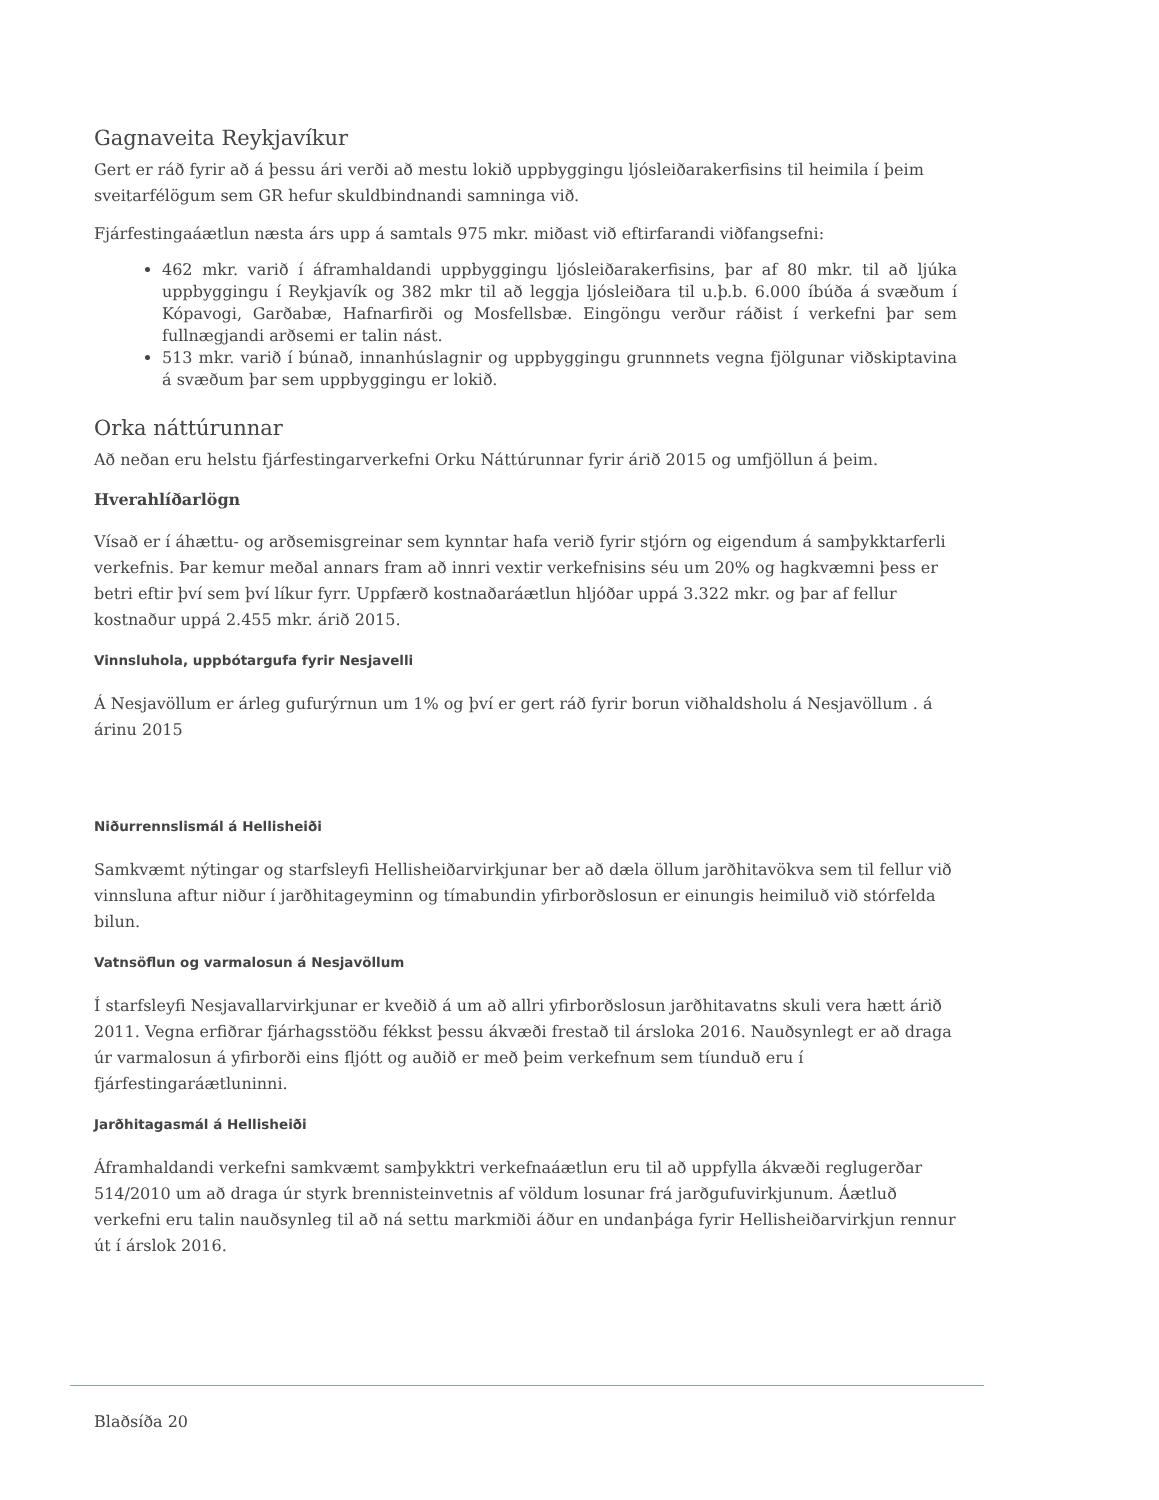Gagnaveita Reykjavíkur
Gert er ráð fyrir að á þessu ári verði að mestu lokið uppbyggingu ljósleiðarakerfisins til heimila í þeim sveitarfélögum sem GR hefur skuldbindnandi samninga við.
Fjárfestingaáætlun næsta árs upp á samtals 975 mkr. miðast við eftirfarandi viðfangsefni:
462 mkr. varið í áframhaldandi uppbyggingu ljósleiðarakerfisins, þar af 80 mkr. til að ljúka uppbyggingu í Reykjavík og 382 mkr til að leggja ljósleiðara til u.þ.b. 6.000 íbúða á svæðum í Kópavogi, Garðabæ, Hafnarfirði og Mosfellsbæ. Eingöngu verður ráðist í verkefni þar sem fullnægjandi arðsemi er talin nást.
513 mkr. varið í búnað, innanhúslagnir og uppbyggingu grunnnets vegna fjölgunar viðskiptavina á svæðum þar sem uppbyggingu er lokið.
Orka náttúrunnar
Að neðan eru helstu fjárfestingarverkefni Orku Náttúrunnar fyrir árið 2015 og umfjöllun á þeim.
Hverahlíðarlögn
Vísað er í áhættu- og arðsemisgreinar sem kynntar hafa verið fyrir stjórn og eigendum á samþykktarferli verkefnis. Þar kemur meðal annars fram að innri vextir verkefnisins séu um 20% og hagkvæmni þess er betri eftir því sem því líkur fyrr. Uppfærð kostnaðaráætlun hljóðar uppá 3.322 mkr. og þar af fellur kostnaður uppá 2.455 mkr. árið 2015.
Vinnsluhola, uppbótargufa fyrir Nesjavelli
Á Nesjavöllum er árleg gufurýrnun um 1% og því er gert ráð fyrir borun viðhaldsholu á Nesjavöllum . á árinu 2015
Niðurrennslismál á Hellisheiði
Samkvæmt nýtingar og starfsleyfi Hellisheiðarvirkjunar ber að dæla öllum jarðhitavökva sem til fellur við vinnsluna aftur niður í jarðhitageyminn og tímabundin yfirborðslosun er einungis heimiluð við stórfelda bilun.
Vatnsöflun og varmalosun á Nesjavöllum
Í starfsleyfi Nesjavallarvirkjunar er kveðið á um að allri yfirborðslosun jarðhitavatns skuli vera hætt árið 2011. Vegna erfiðrar fjárhagsstöðu fékkst þessu ákvæði frestað til ársloka 2016. Nauðsynlegt er að draga úr varmalosun á yfirborði eins fljótt og auðið er með þeim verkefnum sem tíunduð eru í fjárfestingaráætluninni.
Jarðhitagasmál á Hellisheiði
Áframhaldandi verkefni samkvæmt samþykktri verkefnaáætlun eru til að uppfylla ákvæði reglugerðar 514/2010 um að draga úr styrk brennisteinvetnis af völdum losunar frá jarðgufuvirkjunum. Áætluð verkefni eru talin nauðsynleg til að ná settu markmiði áður en undanþága fyrir Hellisheiðarvirkjun rennur út í árslok 2016.
Blaðsíða 20